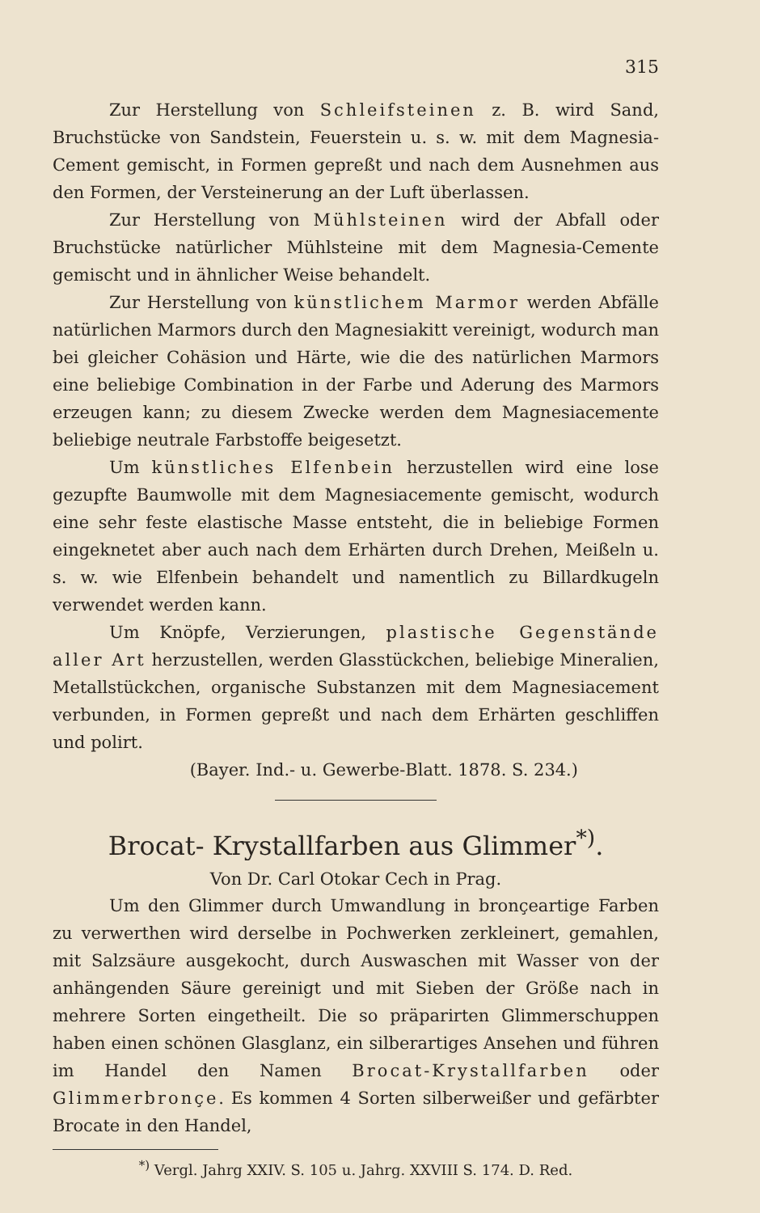315
Zur Herstellung von Schleifsteinen z. B. wird Sand, Bruchstücke von Sandstein, Feuerstein u. s. w. mit dem Magnesia-Cement gemischt, in Formen gepreßt und nach dem Ausnehmen aus den Formen, der Versteinerung an der Luft überlassen.
Zur Herstellung von Mühlsteinen wird der Abfall oder Bruchstücke natürlicher Mühlsteine mit dem Magnesia-Cemente gemischt und in ähnlicher Weise behandelt.
Zur Herstellung von künstlichem Marmor werden Abfälle natürlichen Marmors durch den Magnesiakitt vereinigt, wodurch man bei gleicher Cohäsion und Härte, wie die des natürlichen Marmors eine beliebige Combination in der Farbe und Aderung des Marmors erzeugen kann; zu diesem Zwecke werden dem Magnesiacemente beliebige neutrale Farbstoffe beigesetzt.
Um künstliches Elfenbein herzustellen wird eine lose gezupfte Baumwolle mit dem Magnesiacemente gemischt, wodurch eine sehr feste elastische Masse entsteht, die in beliebige Formen eingeknetet aber auch nach dem Erhärten durch Drehen, Meißeln u. s. w. wie Elfenbein behandelt und namentlich zu Billardkugeln verwendet werden kann.
Um Knöpfe, Verzierungen, plastische Gegenstände aller Art herzustellen, werden Glasstückchen, beliebige Mineralien, Metallstückchen, organische Substanzen mit dem Magnesiacement verbunden, in Formen gepreßt und nach dem Erhärten geschliffen und polirt.
(Bayer. Ind.- u. Gewerbe-Blatt. 1878. S. 234.)
Brocat- Krystallfarben aus Glimmer<sup>*)</sup>.
Von Dr. Carl Otokar Cech in Prag.
Um den Glimmer durch Umwandlung in bronçeartige Farben zu verwerthen wird derselbe in Pochwerken zerkleinert, gemahlen, mit Salzsäure ausgekocht, durch Auswaschen mit Wasser von der anhängenden Säure gereinigt und mit Sieben der Größe nach in mehrere Sorten eingetheilt. Die so präparirten Glimmerschuppen haben einen schönen Glasglanz, ein silberartiges Ansehen und führen im Handel den Namen Brocat-Krystallfarben oder Glimmerbronçe. Es kommen 4 Sorten silberweißer und gefärbter Brocate in den Handel,
<sup>*)</sup> Vergl. Jahrg XXIV. S. 105 u. Jahrg. XXVIII S. 174. D. Red.